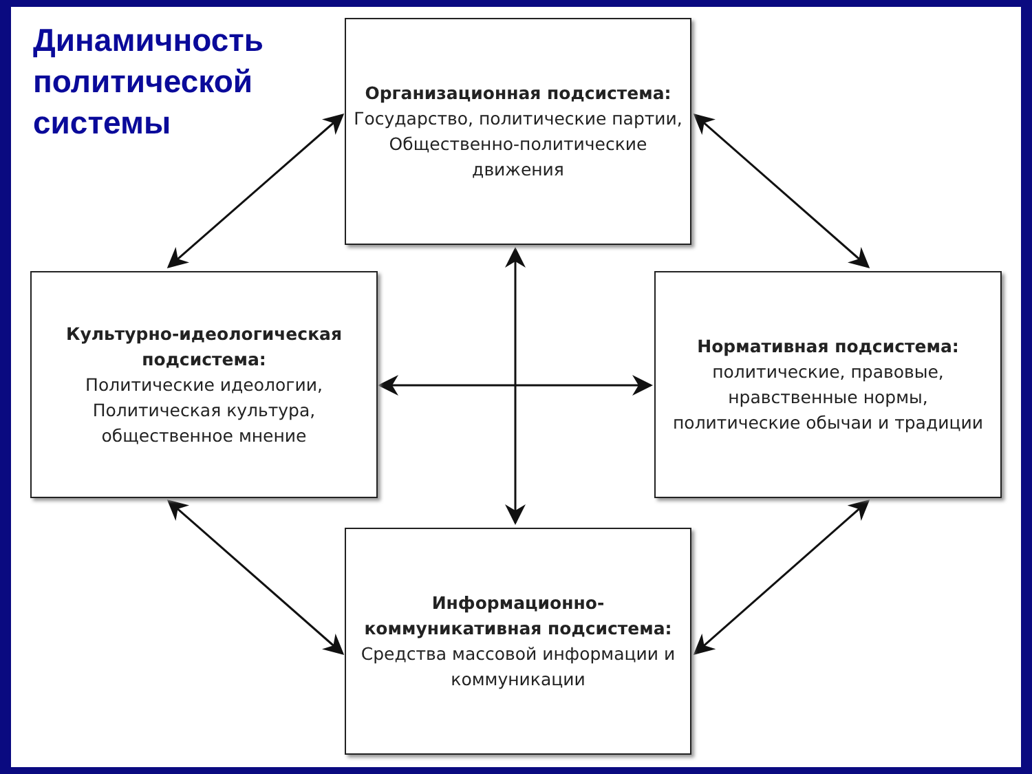Динамичность
политической
системы
Организационная подсистема:
Государство, политические партии, Общественно-политические движения
Культурно-идеологическая подсистема:
Политические идеологии, Политическая культура, общественное мнение
Нормативная подсистема:
политические, правовые, нравственные нормы, политические обычаи и традиции
Информационно-коммуникативная подсистема:
Средства массовой информации и коммуникации